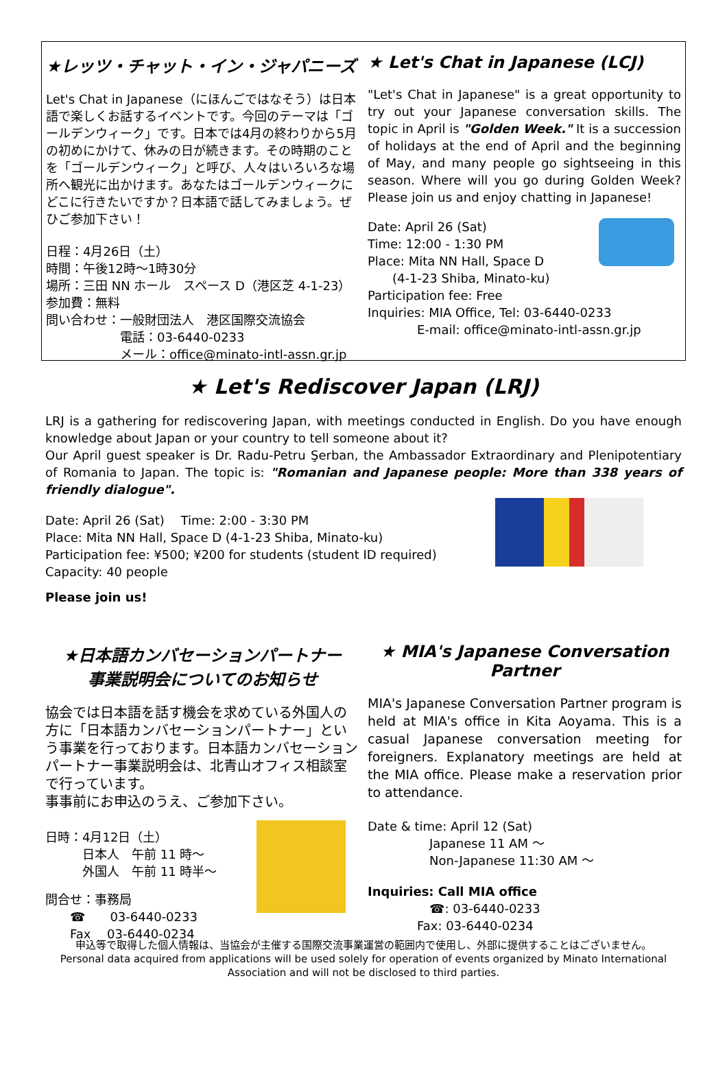★レッツ・チャット・イン・ジャパニーズ
Let's Chat in Japanese（にほんごではなそう）は日本語で楽しくお話するイベントです。今回のテーマは「ゴールデンウィーク」です。日本では4月の終わりから5月の初めにかけて、休みの日が続きます。その時期のことを「ゴールデンウィーク」と呼び、人々はいろいろな場所へ観光に出かけます。あなたはゴールデンウィークにどこに行きたいですか？日本語で話してみましょう。ぜひご参加下さい！
日程：4月26日（土）
時間：午後12時～1時30分
場所：三田 NN ホール　スペース D（港区芝 4-1-23）
参加費：無料
問い合わせ：一般財団法人　港区国際交流協会
　　　　　　電話：03-6440-0233
　　　　　　メール：office@minato-intl-assn.gr.jp
★ Let's Chat in Japanese (LCJ)
"Let's Chat in Japanese" is a great opportunity to try out your Japanese conversation skills. The topic in April is "Golden Week." It is a succession of holidays at the end of April and the beginning of May, and many people go sightseeing in this season. Where will you go during Golden Week? Please join us and enjoy chatting in Japanese!
Date: April 26 (Sat)
Time: 12:00 - 1:30 PM
Place: Mita NN Hall, Space D
　　(4-1-23 Shiba, Minato-ku)
Participation fee: Free
Inquiries: MIA Office, Tel: 03-6440-0233
　　　　E-mail: office@minato-intl-assn.gr.jp
★ Let's Rediscover Japan (LRJ)
LRJ is a gathering for rediscovering Japan, with meetings conducted in English. Do you have enough knowledge about Japan or your country to tell someone about it?
Our April guest speaker is Dr. Radu-Petru Şerban, the Ambassador Extraordinary and Plenipotentiary of Romania to Japan. The topic is: "Romanian and Japanese people: More than 338 years of friendly dialogue".
Date: April 26 (Sat)　 Time: 2:00 - 3:30 PM
Place: Mita NN Hall, Space D (4-1-23 Shiba, Minato-ku)
Participation fee: ¥500; ¥200 for students (student ID required)
Capacity: 40 people
Please join us!
★日本語カンバセーションパートナー
事業説明会についてのお知らせ
協会では日本語を話す機会を求めている外国人の方に「日本語カンバセーションパートナー」という事業を行っております。日本語カンバセーションパートナー事業説明会は、北青山オフィス相談室で行っています。
事事前にお申込のうえ、ご参加下さい。
日時：4月12日（土）
　　　日本人　午前 11 時～
　　　外国人　午前 11 時半～
問合せ：事務局
　　☎　　03-6440-0233
　　Fax　 03-6440-0234
★ MIA's Japanese Conversation Partner
MIA's Japanese Conversation Partner program is held at MIA's office in Kita Aoyama. This is a casual Japanese conversation meeting for foreigners. Explanatory meetings are held at the MIA office. Please make a reservation prior to attendance.
Date & time: April 12 (Sat)
　　　　　Japanese 11 AM ～
　　　　　Non-Japanese 11:30 AM ～
Inquiries: Call MIA office
　　　　　☎: 03-6440-0233
　　　　Fax: 03-6440-0234
申込等で取得した個人情報は、当協会が主催する国際交流事業運営の範囲内で使用し、外部に提供することはございません。
Personal data acquired from applications will be used solely for operation of events organized by Minato International Association and will not be disclosed to third parties.